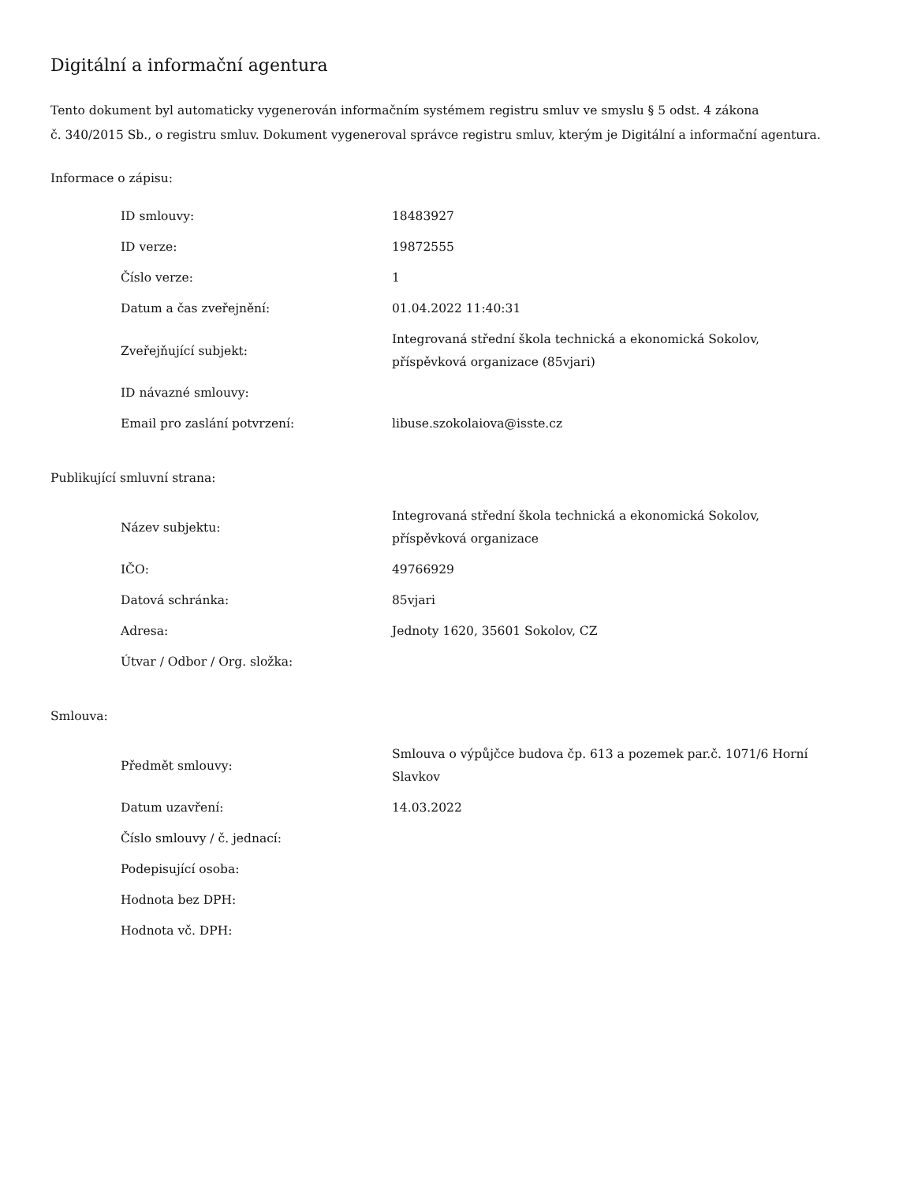Digitální a informační agentura
Tento dokument byl automaticky vygenerován informačním systémem registru smluv ve smyslu § 5 odst. 4 zákona
č. 340/2015 Sb., o registru smluv. Dokument vygeneroval správce registru smluv, kterým je Digitální a informační agentura.
Informace o zápisu:
| ID smlouvy: | 18483927 |
| ID verze: | 19872555 |
| Číslo verze: | 1 |
| Datum a čas zveřejnění: | 01.04.2022 11:40:31 |
| Zveřejňující subjekt: | Integrovaná střední škola technická a ekonomická Sokolov, příspěvková organizace (85vjari) |
| ID návazné smlouvy: | |
| Email pro zaslání potvrzení: | libuse.szokolaiova@isste.cz |
Publikující smluvní strana:
| Název subjektu: | Integrovaná střední škola technická a ekonomická Sokolov, příspěvková organizace |
| IČO: | 49766929 |
| Datová schránka: | 85vjari |
| Adresa: | Jednoty 1620, 35601 Sokolov, CZ |
| Útvar / Odbor / Org. složka: | |
Smlouva:
| Předmět smlouvy: | Smlouva o výpůjčce budova čp. 613 a pozemek par.č. 1071/6 Horní Slavkov |
| Datum uzavření: | 14.03.2022 |
| Číslo smlouvy / č. jednací: | |
| Podepisující osoba: | |
| Hodnota bez DPH: | |
| Hodnota vč. DPH: | |